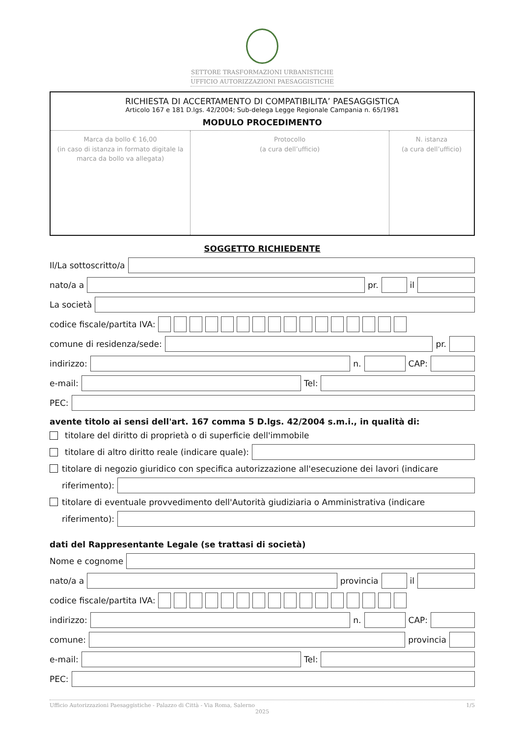SETTORE TRASFORMAZIONI URBANISTICHE
UFFICIO AUTORIZZAZIONI PAESAGGISTICHE
RICHIESTA DI ACCERTAMENTO DI COMPATIBILITA’ PAESAGGISTICA
Articolo 167 e 181 D.lgs. 42/2004; Sub-delega Legge Regionale Campania n. 65/1981
MODULO PROCEDIMENTO
| Marca da bollo € 16,00 (in caso di istanza in formato digitale la marca da bollo va allegata) | Protocollo (a cura dell’ufficio) | N. istanza (a cura dell’ufficio) |
SOGGETTO RICHIEDENTE
Il/La sottoscritto/a
nato/a a pr. il
La società
codice fiscale/partita IVA:
comune di residenza/sede: pr.
indirizzo: n. CAP:
e-mail: Tel:
PEC:
avente titolo ai sensi dell'art. 167 comma 5 D.lgs. 42/2004 s.m.i., in qualità di:
titolare del diritto di proprietà o di superficie dell'immobile
titolare di altro diritto reale (indicare quale):
titolare di negozio giuridico con specifica autorizzazione all'esecuzione dei lavori (indicare
riferimento):
titolare di eventuale provvedimento dell'Autorità giudiziaria o Amministrativa (indicare
riferimento):
dati del Rappresentante Legale (se trattasi di società)
Nome e cognome
nato/a a provincia il
codice fiscale/partita IVA:
indirizzo: n. CAP:
comune: provincia
e-mail: Tel:
PEC:
Ufficio Autorizzazioni Paesaggistiche - Palazzo di Città - Via Roma, Salerno 1/5
2025